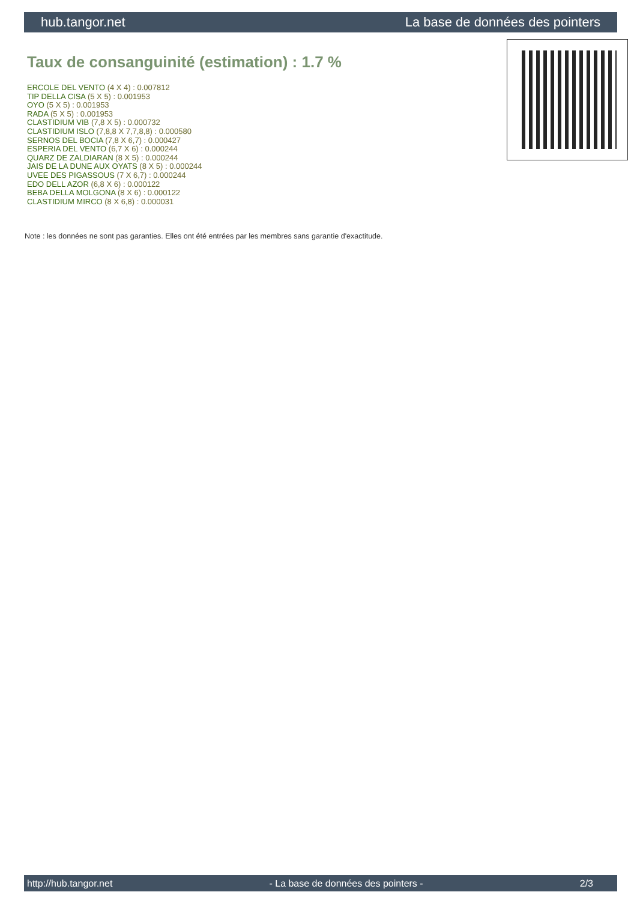hub.tangor.net La base de données des pointers
Taux de consanguinité (estimation) : 1.7 %
ERCOLE DEL VENTO (4 X 4) : 0.007812
TIP DELLA CISA (5 X 5) : 0.001953
OYO (5 X 5) : 0.001953
RADA (5 X 5) : 0.001953
CLASTIDIUM VIB (7,8 X 5) : 0.000732
CLASTIDIUM ISLO (7,8,8 X 7,7,8,8) : 0.000580
SERNOS DEL BOCIA (7,8 X 6,7) : 0.000427
ESPERIA DEL VENTO (6,7 X 6) : 0.000244
QUARZ DE ZALDIARAN (8 X 5) : 0.000244
JAIS DE LA DUNE AUX OYATS (8 X 5) : 0.000244
UVEE DES PIGASSOUS (7 X 6,7) : 0.000244
EDO DELL AZOR (6,8 X 6) : 0.000122
BEBA DELLA MOLGONA (8 X 6) : 0.000122
CLASTIDIUM MIRCO (8 X 6,8) : 0.000031
Note : les données ne sont pas garanties. Elles ont été entrées par les membres sans garantie d'exactitude.
http://hub.tangor.net - La base de données des pointers - 2/3